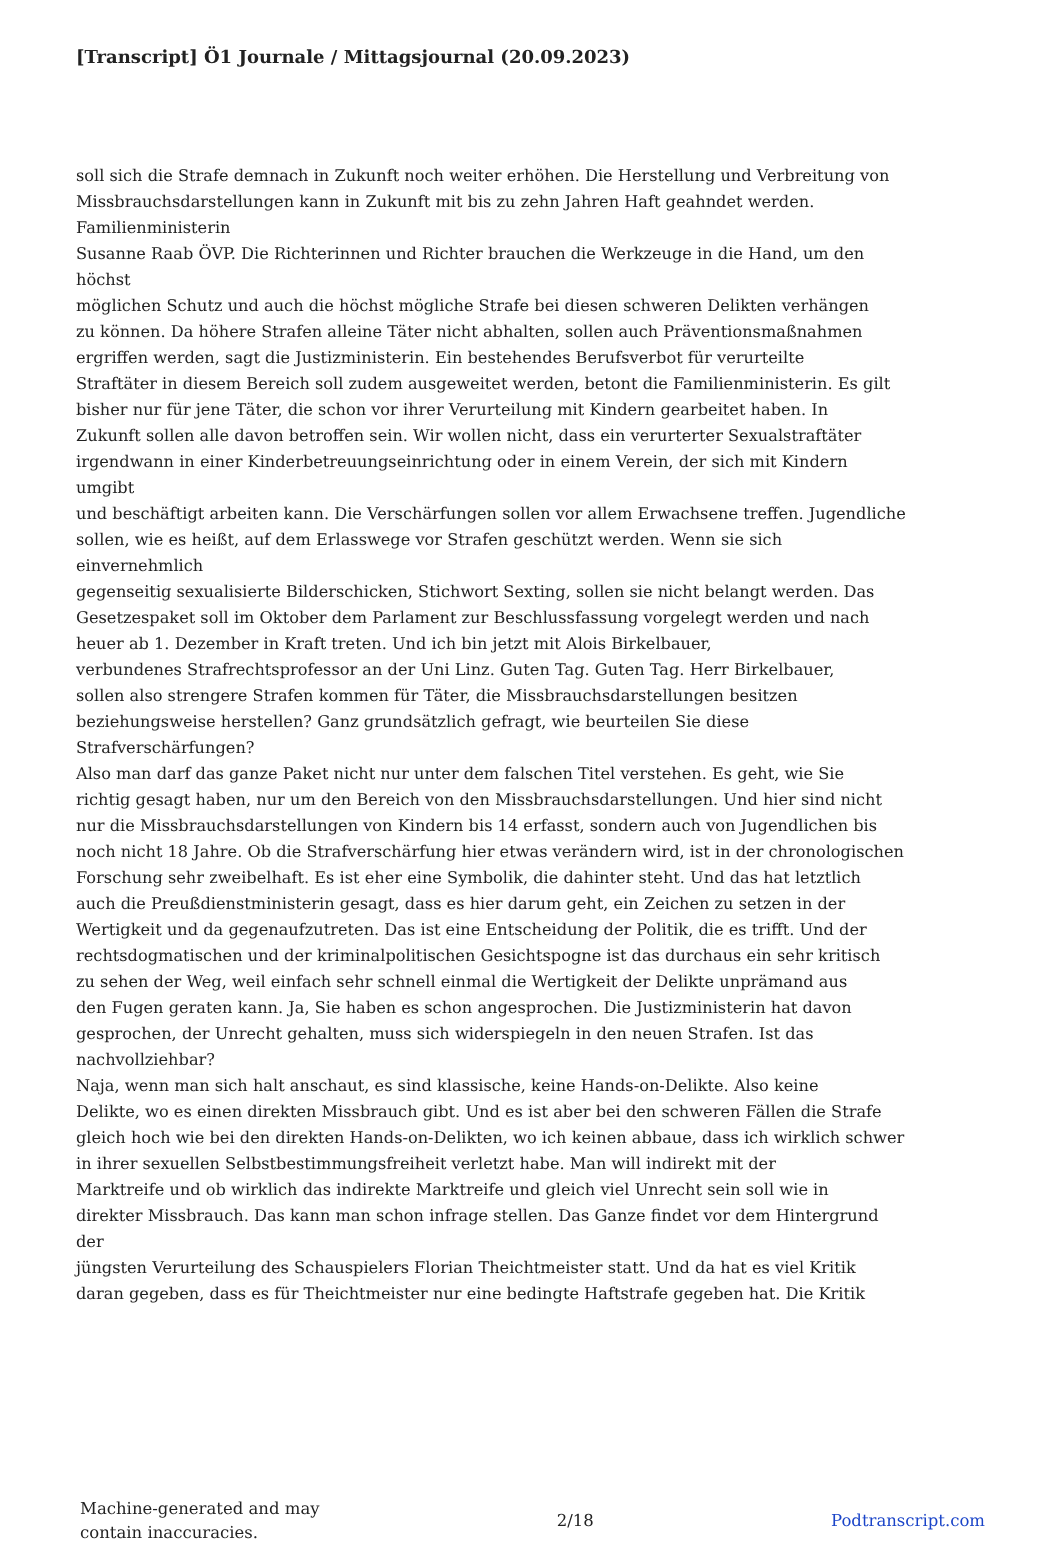[Transcript] Ö1 Journale / Mittagsjournal (20.09.2023)
soll sich die Strafe demnach in Zukunft noch weiter erhöhen. Die Herstellung und Verbreitung von
Missbrauchsdarstellungen kann in Zukunft mit bis zu zehn Jahren Haft geahndet werden.
Familienministerin
Susanne Raab ÖVP. Die Richterinnen und Richter brauchen die Werkzeuge in die Hand, um den
höchst
möglichen Schutz und auch die höchst mögliche Strafe bei diesen schweren Delikten verhängen
zu können. Da höhere Strafen alleine Täter nicht abhalten, sollen auch Präventionsmaßnahmen
ergriffen werden, sagt die Justizministerin. Ein bestehendes Berufsverbot für verurteilte
Straftäter in diesem Bereich soll zudem ausgeweitet werden, betont die Familienministerin. Es gilt
bisher nur für jene Täter, die schon vor ihrer Verurteilung mit Kindern gearbeitet haben. In
Zukunft sollen alle davon betroffen sein. Wir wollen nicht, dass ein verurterter Sexualstraftäter
irgendwann in einer Kinderbetreuungseinrichtung oder in einem Verein, der sich mit Kindern
umgibt
und beschäftigt arbeiten kann. Die Verschärfungen sollen vor allem Erwachsene treffen. Jugendliche
sollen, wie es heißt, auf dem Erlasswege vor Strafen geschützt werden. Wenn sie sich
einvernehmlich
gegenseitig sexualisierte Bilderschicken, Stichwort Sexting, sollen sie nicht belangt werden. Das
Gesetzespaket soll im Oktober dem Parlament zur Beschlussfassung vorgelegt werden und nach
heuer ab 1. Dezember in Kraft treten. Und ich bin jetzt mit Alois Birkelbauer,
verbundenes Strafrechtsprofessor an der Uni Linz. Guten Tag. Guten Tag. Herr Birkelbauer,
sollen also strengere Strafen kommen für Täter, die Missbrauchsdarstellungen besitzen
beziehungsweise herstellen? Ganz grundsätzlich gefragt, wie beurteilen Sie diese
Strafverschärfungen?
Also man darf das ganze Paket nicht nur unter dem falschen Titel verstehen. Es geht, wie Sie
richtig gesagt haben, nur um den Bereich von den Missbrauchsdarstellungen. Und hier sind nicht
nur die Missbrauchsdarstellungen von Kindern bis 14 erfasst, sondern auch von Jugendlichen bis
noch nicht 18 Jahre. Ob die Strafverschärfung hier etwas verändern wird, ist in der chronologischen
Forschung sehr zweibelhaft. Es ist eher eine Symbolik, die dahinter steht. Und das hat letztlich
auch die Preußdienstministerin gesagt, dass es hier darum geht, ein Zeichen zu setzen in der
Wertigkeit und da gegenaufzutreten. Das ist eine Entscheidung der Politik, die es trifft. Und der
rechtsdogmatischen und der kriminalpolitischen Gesichtspogne ist das durchaus ein sehr kritisch
zu sehen der Weg, weil einfach sehr schnell einmal die Wertigkeit der Delikte unprämand aus
den Fugen geraten kann. Ja, Sie haben es schon angesprochen. Die Justizministerin hat davon
gesprochen, der Unrecht gehalten, muss sich widerspiegeln in den neuen Strafen. Ist das
nachvollziehbar?
Naja, wenn man sich halt anschaut, es sind klassische, keine Hands-on-Delikte. Also keine
Delikte, wo es einen direkten Missbrauch gibt. Und es ist aber bei den schweren Fällen die Strafe
gleich hoch wie bei den direkten Hands-on-Delikten, wo ich keinen abbaue, dass ich wirklich schwer
in ihrer sexuellen Selbstbestimmungsfreiheit verletzt habe. Man will indirekt mit der
Marktreife und ob wirklich das indirekte Marktreife und gleich viel Unrecht sein soll wie in
direkter Missbrauch. Das kann man schon infrage stellen. Das Ganze findet vor dem Hintergrund
der
jüngsten Verurteilung des Schauspielers Florian Theichtmeister statt. Und da hat es viel Kritik
daran gegeben, dass es für Theichtmeister nur eine bedingte Haftstrafe gegeben hat. Die Kritik
Machine-generated and may
contain inaccuracies.
2/18 Podtranscript.com